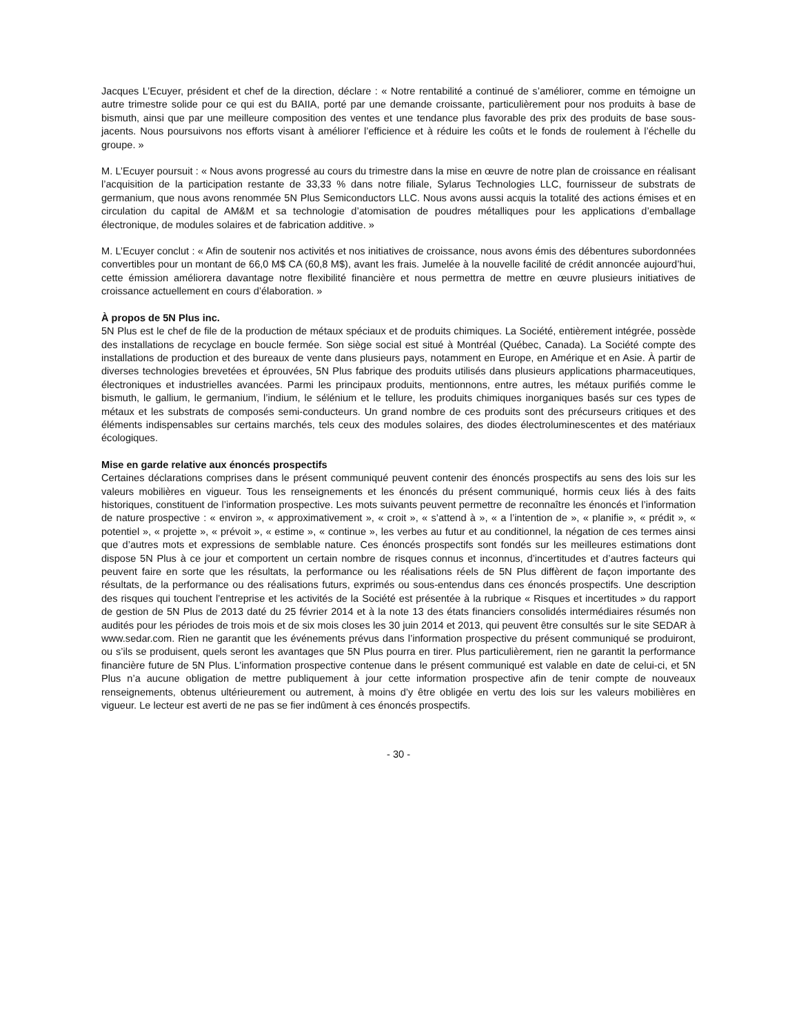Jacques L’Ecuyer, président et chef de la direction, déclare : « Notre rentabilité a continué de s’améliorer, comme en témoigne un autre trimestre solide pour ce qui est du BAIIA, porté par une demande croissante, particulièrement pour nos produits à base de bismuth, ainsi que par une meilleure composition des ventes et une tendance plus favorable des prix des produits de base sous-jacents. Nous poursuivons nos efforts visant à améliorer l’efficience et à réduire les coûts et le fonds de roulement à l’échelle du groupe. »
M. L’Ecuyer poursuit : « Nous avons progressé au cours du trimestre dans la mise en œuvre de notre plan de croissance en réalisant l’acquisition de la participation restante de 33,33 % dans notre filiale, Sylarus Technologies LLC, fournisseur de substrats de germanium, que nous avons renommée 5N Plus Semiconductors LLC. Nous avons aussi acquis la totalité des actions émises et en circulation du capital de AM&M et sa technologie d’atomisation de poudres métalliques pour les applications d’emballage électronique, de modules solaires et de fabrication additive. »
M. L’Ecuyer conclut : « Afin de soutenir nos activités et nos initiatives de croissance, nous avons émis des débentures subordonnées convertibles pour un montant de 66,0 M$ CA (60,8 M$), avant les frais. Jumelée à la nouvelle facilité de crédit annoncée aujourd’hui, cette émission améliorera davantage notre flexibilité financière et nous permettra de mettre en œuvre plusieurs initiatives de croissance actuellement en cours d’élaboration. »
À propos de 5N Plus inc.
5N Plus est le chef de file de la production de métaux spéciaux et de produits chimiques. La Société, entièrement intégrée, possède des installations de recyclage en boucle fermée. Son siège social est situé à Montréal (Québec, Canada). La Société compte des installations de production et des bureaux de vente dans plusieurs pays, notamment en Europe, en Amérique et en Asie. À partir de diverses technologies brevetées et éprouvées, 5N Plus fabrique des produits utilisés dans plusieurs applications pharmaceutiques, électroniques et industrielles avancées. Parmi les principaux produits, mentionnons, entre autres, les métaux purifiés comme le bismuth, le gallium, le germanium, l’indium, le sélénium et le tellure, les produits chimiques inorganiques basés sur ces types de métaux et les substrats de composés semi-conducteurs. Un grand nombre de ces produits sont des précurseurs critiques et des éléments indispensables sur certains marchés, tels ceux des modules solaires, des diodes électroluminescentes et des matériaux écologiques.
Mise en garde relative aux énoncés prospectifs
Certaines déclarations comprises dans le présent communiqué peuvent contenir des énoncés prospectifs au sens des lois sur les valeurs mobilières en vigueur. Tous les renseignements et les énoncés du présent communiqué, hormis ceux liés à des faits historiques, constituent de l’information prospective. Les mots suivants peuvent permettre de reconnaître les énoncés et l’information de nature prospective : « environ », « approximativement », « croit », « s’attend à », « a l’intention de », « planifie », « prédit », « potentiel », « projette », « prévoit », « estime », « continue », les verbes au futur et au conditionnel, la négation de ces termes ainsi que d’autres mots et expressions de semblable nature. Ces énoncés prospectifs sont fondés sur les meilleures estimations dont dispose 5N Plus à ce jour et comportent un certain nombre de risques connus et inconnus, d’incertitudes et d’autres facteurs qui peuvent faire en sorte que les résultats, la performance ou les réalisations réels de 5N Plus diffèrent de façon importante des résultats, de la performance ou des réalisations futurs, exprimés ou sous-entendus dans ces énoncés prospectifs. Une description des risques qui touchent l’entreprise et les activités de la Société est présentée à la rubrique « Risques et incertitudes » du rapport de gestion de 5N Plus de 2013 daté du 25 février 2014 et à la note 13 des états financiers consolidés intermédiaires résumés non audités pour les périodes de trois mois et de six mois closes les 30 juin 2014 et 2013, qui peuvent être consultés sur le site SEDAR à www.sedar.com. Rien ne garantit que les événements prévus dans l’information prospective du présent communiqué se produiront, ou s’ils se produisent, quels seront les avantages que 5N Plus pourra en tirer. Plus particulièrement, rien ne garantit la performance financière future de 5N Plus. L’information prospective contenue dans le présent communiqué est valable en date de celui-ci, et 5N Plus n’a aucune obligation de mettre publiquement à jour cette information prospective afin de tenir compte de nouveaux renseignements, obtenus ultérieurement ou autrement, à moins d’y être obligée en vertu des lois sur les valeurs mobilières en vigueur. Le lecteur est averti de ne pas se fier indûment à ces énoncés prospectifs.
- 30 -